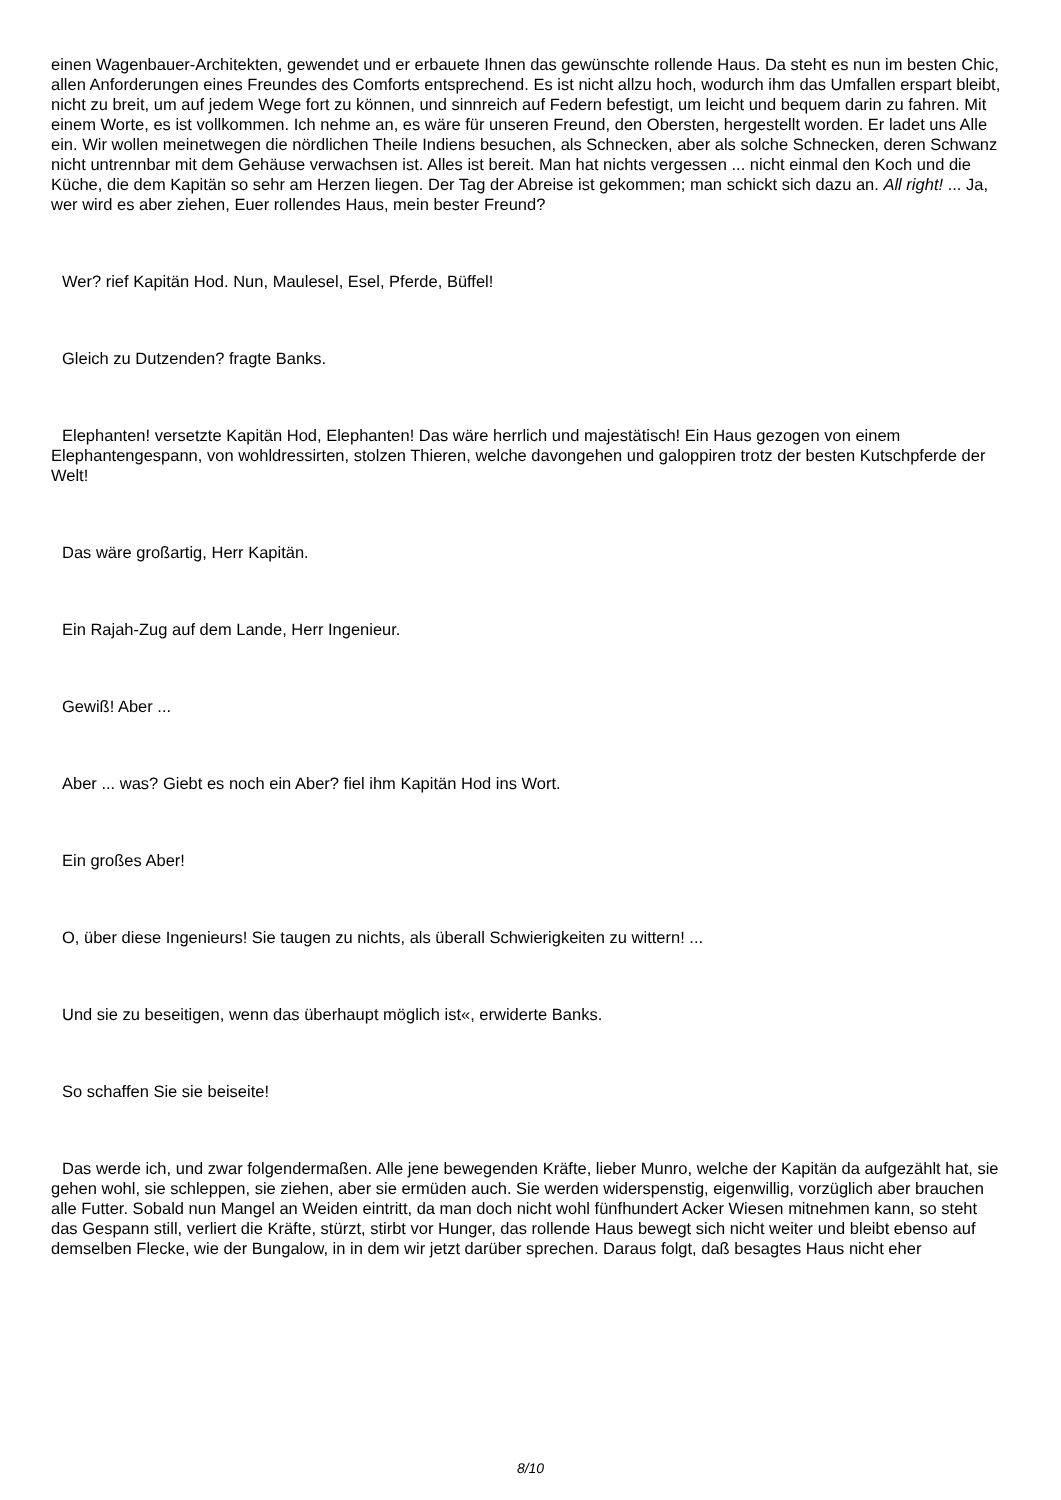einen Wagenbauer-Architekten, gewendet und er erbauete Ihnen das gewünschte rollende Haus. Da steht es nun im besten Chic, allen Anforderungen eines Freundes des Comforts entsprechend. Es ist nicht allzu hoch, wodurch ihm das Umfallen erspart bleibt, nicht zu breit, um auf jedem Wege fort zu können, und sinnreich auf Federn befestigt, um leicht und bequem darin zu fahren. Mit einem Worte, es ist vollkommen. Ich nehme an, es wäre für unseren Freund, den Obersten, hergestellt worden. Er ladet uns Alle ein. Wir wollen meinetwegen die nördlichen Theile Indiens besuchen, als Schnecken, aber als solche Schnecken, deren Schwanz nicht untrennbar mit dem Gehäuse verwachsen ist. Alles ist bereit. Man hat nichts vergessen ... nicht einmal den Koch und die Küche, die dem Kapitän so sehr am Herzen liegen. Der Tag der Abreise ist gekommen; man schickt sich dazu an. All right! ... Ja, wer wird es aber ziehen, Euer rollendes Haus, mein bester Freund?
Wer? rief Kapitän Hod. Nun, Maulesel, Esel, Pferde, Büffel!
Gleich zu Dutzenden? fragte Banks.
Elephanten! versetzte Kapitän Hod, Elephanten! Das wäre herrlich und majestätisch! Ein Haus gezogen von einem Elephantengespann, von wohldressirten, stolzen Thieren, welche davongehen und galoppiren trotz der besten Kutschpferde der Welt!
Das wäre großartig, Herr Kapitän.
Ein Rajah-Zug auf dem Lande, Herr Ingenieur.
Gewiß! Aber ...
Aber ... was? Giebt es noch ein Aber? fiel ihm Kapitän Hod ins Wort.
Ein großes Aber!
O, über diese Ingenieurs! Sie taugen zu nichts, als überall Schwierigkeiten zu wittern! ...
Und sie zu beseitigen, wenn das überhaupt möglich ist«, erwiderte Banks.
So schaffen Sie sie beiseite!
Das werde ich, und zwar folgendermaßen. Alle jene bewegenden Kräfte, lieber Munro, welche der Kapitän da aufgezählt hat, sie gehen wohl, sie schleppen, sie ziehen, aber sie ermüden auch. Sie werden widerspenstig, eigenwillig, vorzüglich aber brauchen alle Futter. Sobald nun Mangel an Weiden eintritt, da man doch nicht wohl fünfhundert Acker Wiesen mitnehmen kann, so steht das Gespann still, verliert die Kräfte, stürzt, stirbt vor Hunger, das rollende Haus bewegt sich nicht weiter und bleibt ebenso auf demselben Flecke, wie der Bungalow, in in dem wir jetzt darüber sprechen. Daraus folgt, daß besagtes Haus nicht eher
8/10